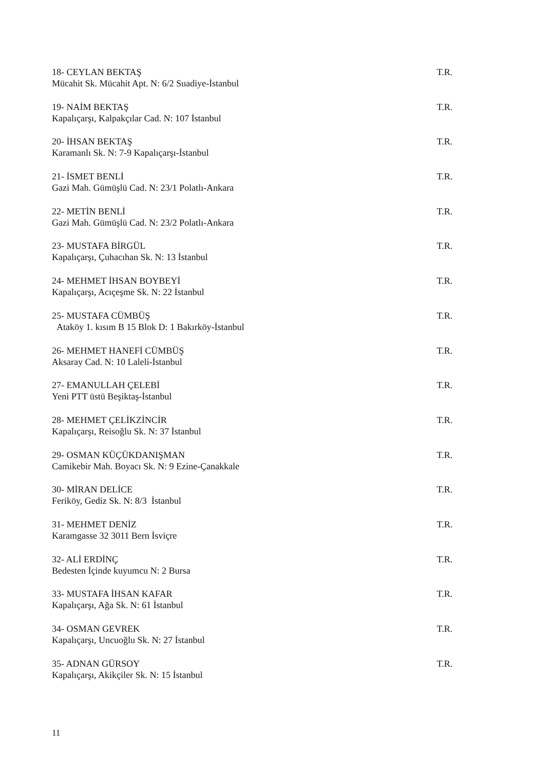18- CEYLAN BEKTAŞ T.R.
Mücahit Sk. Mücahit Apt. N: 6/2 Suadiye-İstanbul
19- NAİM BEKTAŞ T.R.
Kapalıçarşı, Kalpakçılar Cad. N: 107 İstanbul
20- İHSAN BEKTAŞ T.R.
Karamanlı Sk. N: 7-9 Kapalıçarşı-İstanbul
21- İSMET BENLİ T.R.
Gazi Mah. Gümüşlü Cad. N: 23/1 Polatlı-Ankara
22- METİN BENLİ T.R.
Gazi Mah. Gümüşlü Cad. N: 23/2 Polatlı-Ankara
23- MUSTAFA BİRGÜL T.R.
Kapalıçarşı, Çuhacıhan Sk. N: 13 İstanbul
24- MEHMET İHSAN BOYBEYİ T.R.
Kapalıçarşı, Acıçeşme Sk. N: 22 İstanbul
25- MUSTAFA CÜMBÜŞ T.R.
Ataköy 1. kısım B 15 Blok D: 1 Bakırköy-İstanbul
26- MEHMET HANEFİ CÜMBÜŞ T.R.
Aksaray Cad. N: 10 Laleli-İstanbul
27- EMANULLAH ÇELEBİ T.R.
Yeni PTT üstü Beşiktaş-İstanbul
28- MEHMET ÇELİKZİNCİR T.R.
Kapalıçarşı, Reisoğlu Sk. N: 37 İstanbul
29- OSMAN KÜÇÜKDANIŞMAN T.R.
Camikebir Mah. Boyacı Sk. N: 9 Ezine-Çanakkale
30- MİRAN DELİCE T.R.
Feriköy, Gediz Sk. N: 8/3 İstanbul
31- MEHMET DENİZ T.R.
Karamgasse 32 3011 Bern İsviçre
32- ALİ ERDİNÇ T.R.
Bedesten İçinde kuyumcu N: 2 Bursa
33- MUSTAFA İHSAN KAFAR T.R.
Kapalıçarşı, Ağa Sk. N: 61 İstanbul
34- OSMAN GEVREK T.R.
Kapalıçarşı, Uncuoğlu Sk. N: 27 İstanbul
35- ADNAN GÜRSOY T.R.
Kapalıçarşı, Akikçiler Sk. N: 15 İstanbul
11